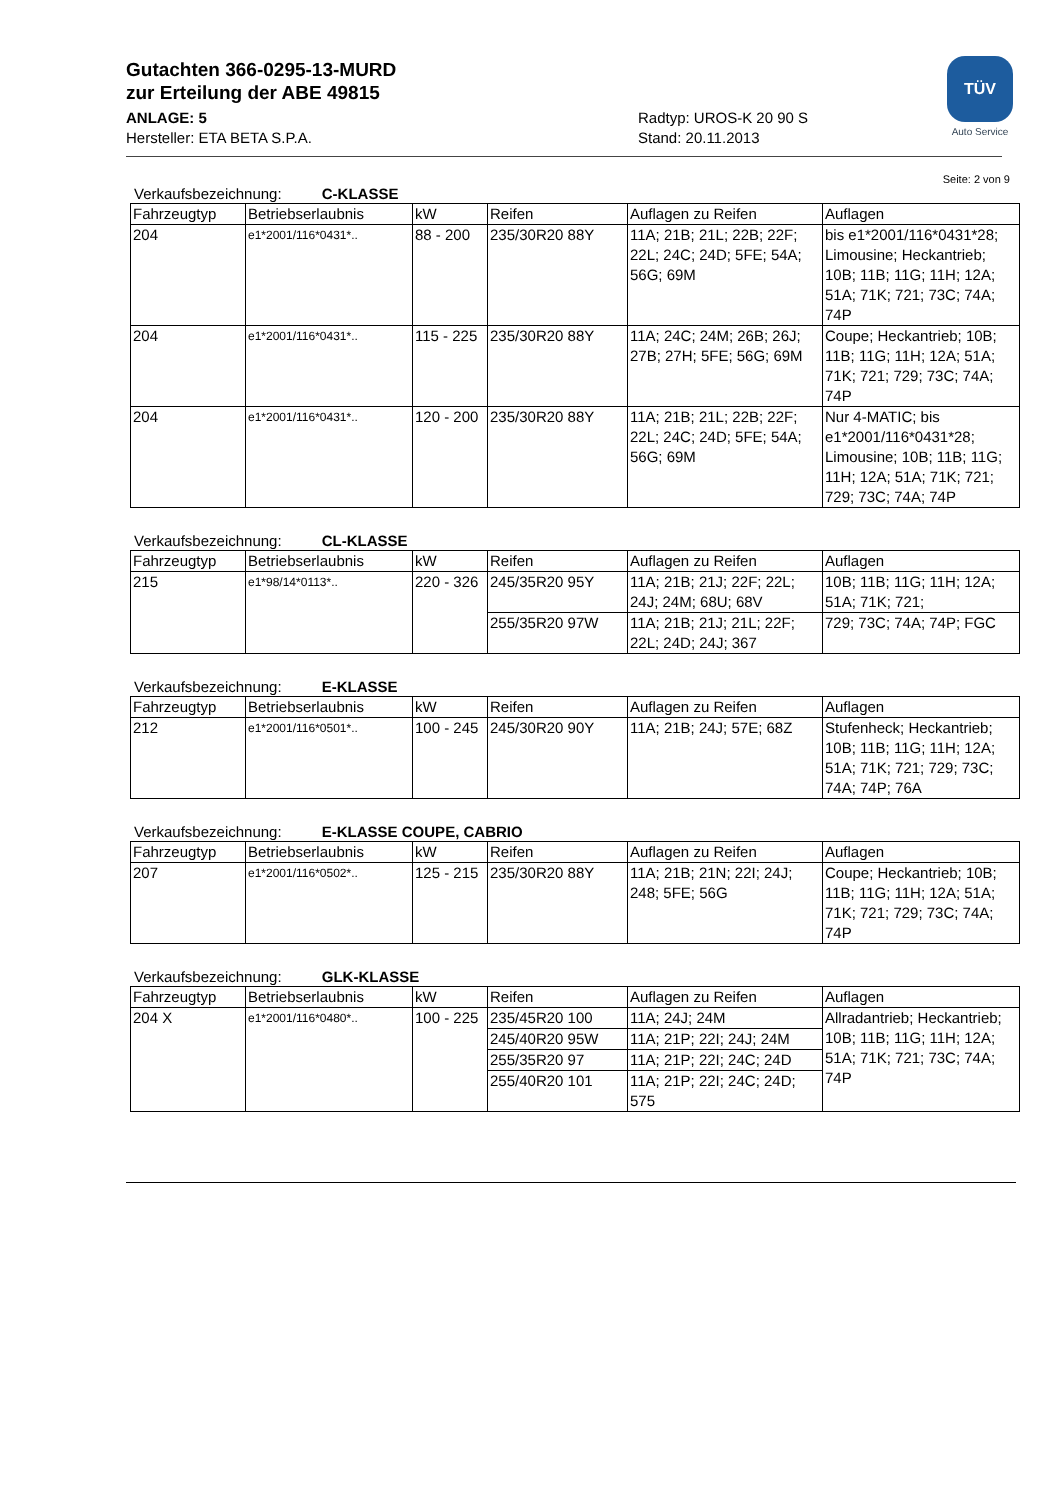Gutachten 366-0295-13-MURD
zur Erteilung der ABE 49815
ANLAGE: 5
Hersteller: ETA BETA S.P.A.
Radtyp: UROS-K 20 90 S
Stand: 20.11.2013
TÜV
Auto Service
Seite: 2 von 9
Verkaufsbezeichnung: C-KLASSE
| Fahrzeugtyp | Betriebserlaubnis | kW | Reifen | Auflagen zu Reifen | Auflagen |
| --- | --- | --- | --- | --- | --- |
| 204 | e1*2001/116*0431*.. | 88 - 200 | 235/30R20 88Y | 11A; 21B; 21L; 22B; 22F; 22L; 24C; 24D; 5FE; 54A; 56G; 69M | bis e1*2001/116*0431*28; Limousine; Heckantrieb; 10B; 11B; 11G; 11H; 12A; 51A; 71K; 721; 73C; 74A; 74P |
| 204 | e1*2001/116*0431*.. | 115 - 225 | 235/30R20 88Y | 11A; 24C; 24M; 26B; 26J; 27B; 27H; 5FE; 56G; 69M | Coupe; Heckantrieb; 10B; 11B; 11G; 11H; 12A; 51A; 71K; 721; 729; 73C; 74A; 74P |
| 204 | e1*2001/116*0431*.. | 120 - 200 | 235/30R20 88Y | 11A; 21B; 21L; 22B; 22F; 22L; 24C; 24D; 5FE; 54A; 56G; 69M | Nur 4-MATIC; bis e1*2001/116*0431*28; Limousine; 10B; 11B; 11G; 11H; 12A; 51A; 71K; 721; 729; 73C; 74A; 74P |
Verkaufsbezeichnung: CL-KLASSE
| Fahrzeugtyp | Betriebserlaubnis | kW | Reifen | Auflagen zu Reifen | Auflagen |
| --- | --- | --- | --- | --- | --- |
| 215 | e1*98/14*0113*.. | 220 - 326 | 245/35R20 95Y | 11A; 21B; 21J; 22F; 22L; 24J; 24M; 68U; 68V | 10B; 11B; 11G; 11H; 12A; 51A; 71K; 721; |
| | | | 255/35R20 97W | 11A; 21B; 21J; 21L; 22F; 22L; 24D; 24J; 367 | 729; 73C; 74A; 74P; FGC |
Verkaufsbezeichnung: E-KLASSE
| Fahrzeugtyp | Betriebserlaubnis | kW | Reifen | Auflagen zu Reifen | Auflagen |
| --- | --- | --- | --- | --- | --- |
| 212 | e1*2001/116*0501*.. | 100 - 245 | 245/30R20 90Y | 11A; 21B; 24J; 57E; 68Z | Stufenheck; Heckantrieb; 10B; 11B; 11G; 11H; 12A; 51A; 71K; 721; 729; 73C; 74A; 74P; 76A |
Verkaufsbezeichnung: E-KLASSE COUPE, CABRIO
| Fahrzeugtyp | Betriebserlaubnis | kW | Reifen | Auflagen zu Reifen | Auflagen |
| --- | --- | --- | --- | --- | --- |
| 207 | e1*2001/116*0502*.. | 125 - 215 | 235/30R20 88Y | 11A; 21B; 21N; 22I; 24J; 248; 5FE; 56G | Coupe; Heckantrieb; 10B; 11B; 11G; 11H; 12A; 51A; 71K; 721; 729; 73C; 74A; 74P |
Verkaufsbezeichnung: GLK-KLASSE
| Fahrzeugtyp | Betriebserlaubnis | kW | Reifen | Auflagen zu Reifen | Auflagen |
| --- | --- | --- | --- | --- | --- |
| 204 X | e1*2001/116*0480*.. | 100 - 225 | 235/45R20 100 | 11A; 24J; 24M | Allradantrieb; Heckantrieb; 10B; 11B; 11G; 11H; 12A; 51A; 71K; 721; 73C; 74A; 74P |
| | | | 245/40R20 95W | 11A; 21P; 22I; 24J; 24M | |
| | | | 255/35R20 97 | 11A; 21P; 22I; 24C; 24D | |
| | | | 255/40R20 101 | 11A; 21P; 22I; 24C; 24D; 575 | |